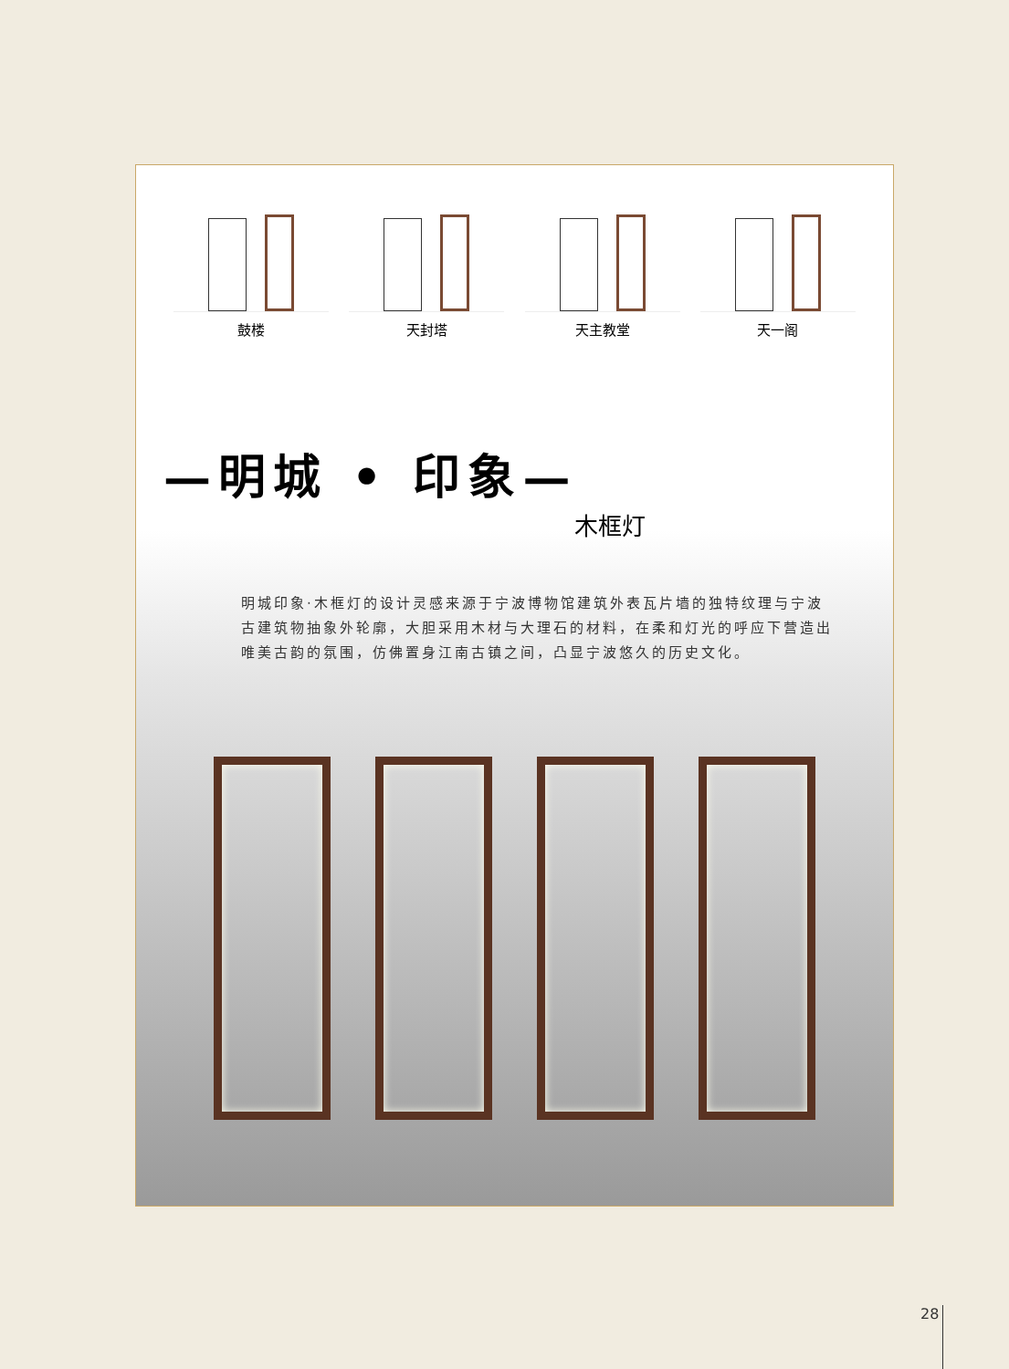鼓楼 天封塔 天主教堂 天一阁
—明城 • 印象—
木框灯
明城印象·木框灯的设计灵感来源于宁波博物馆建筑外表瓦片墙的独特纹理与宁波古建筑物抽象外轮廓，大胆采用木材与大理石的材料，在柔和灯光的呼应下营造出唯美古韵的氛围，仿佛置身江南古镇之间，凸显宁波悠久的历史文化。
28